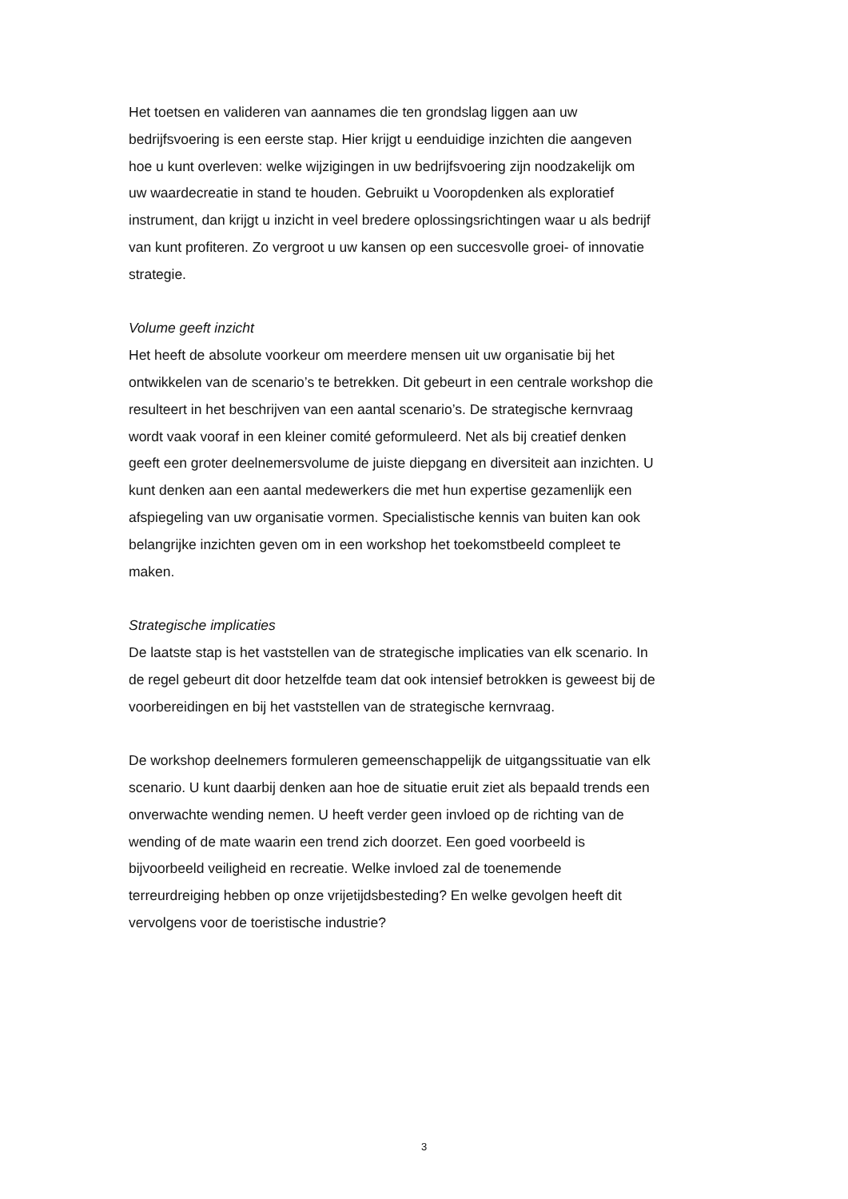Het toetsen en valideren van aannames die ten grondslag liggen aan uw
bedrijfsvoering is een eerste stap. Hier krijgt u eenduidige inzichten die aangeven
hoe u kunt overleven: welke wijzigingen in uw bedrijfsvoering zijn noodzakelijk om
uw waardecreatie in stand te houden. Gebruikt u Vooropdenken als exploratief
instrument, dan krijgt u inzicht in veel bredere oplossingsrichtingen waar u als bedrijf
van kunt profiteren. Zo vergroot u uw kansen op een succesvolle groei- of innovatie
strategie.
Volume geeft inzicht
Het heeft de absolute voorkeur om meerdere mensen uit uw organisatie bij het
ontwikkelen van de scenario’s te betrekken. Dit gebeurt in een centrale workshop die
resulteert in het beschrijven van een aantal scenario’s. De strategische kernvraag
wordt vaak vooraf in een kleiner comité geformuleerd. Net als bij creatief denken
geeft een groter deelnemersvolume de juiste diepgang en diversiteit aan inzichten. U
kunt denken aan een aantal medewerkers die met hun expertise gezamenlijk een
afspiegeling van uw organisatie vormen. Specialistische kennis van buiten kan ook
belangrijke inzichten geven om in een workshop het toekomstbeeld compleet te
maken.
Strategische implicaties
De laatste stap is het vaststellen van de strategische implicaties van elk scenario. In
de regel gebeurt dit door hetzelfde team dat ook intensief betrokken is geweest bij de
voorbereidingen en bij het vaststellen van de strategische kernvraag.
De workshop deelnemers formuleren gemeenschappelijk de uitgangssituatie van elk
scenario. U kunt daarbij denken aan hoe de situatie eruit ziet als bepaald trends een
onverwachte wending nemen. U heeft verder geen invloed op de richting van de
wending of de mate waarin een trend zich doorzet. Een goed voorbeeld is
bijvoorbeeld veiligheid en recreatie. Welke invloed zal de toenemende
terreurdreiging hebben op onze vrijetijdsbesteding? En welke gevolgen heeft dit
vervolgens voor de toeristische industrie?
3